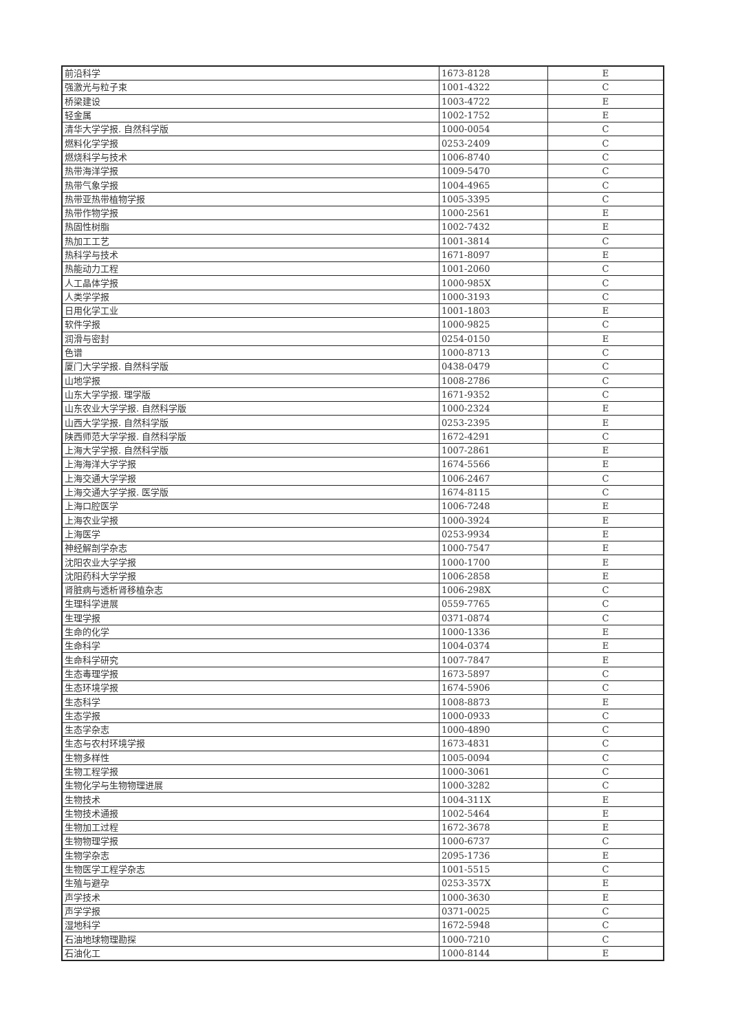| 前沿科学 | 1673-8128 | E |
| 强激光与粒子束 | 1001-4322 | C |
| 桥梁建设 | 1003-4722 | E |
| 轻金属 | 1002-1752 | E |
| 清华大学学报. 自然科学版 | 1000-0054 | C |
| 燃料化学学报 | 0253-2409 | C |
| 燃烧科学与技术 | 1006-8740 | C |
| 热带海洋学报 | 1009-5470 | C |
| 热带气象学报 | 1004-4965 | C |
| 热带亚热带植物学报 | 1005-3395 | C |
| 热带作物学报 | 1000-2561 | E |
| 热固性树脂 | 1002-7432 | E |
| 热加工工艺 | 1001-3814 | C |
| 热科学与技术 | 1671-8097 | E |
| 热能动力工程 | 1001-2060 | C |
| 人工晶体学报 | 1000-985X | C |
| 人类学学报 | 1000-3193 | C |
| 日用化学工业 | 1001-1803 | E |
| 软件学报 | 1000-9825 | C |
| 润滑与密封 | 0254-0150 | E |
| 色谱 | 1000-8713 | C |
| 厦门大学学报. 自然科学版 | 0438-0479 | C |
| 山地学报 | 1008-2786 | C |
| 山东大学学报. 理学版 | 1671-9352 | C |
| 山东农业大学学报. 自然科学版 | 1000-2324 | E |
| 山西大学学报. 自然科学版 | 0253-2395 | E |
| 陕西师范大学学报. 自然科学版 | 1672-4291 | C |
| 上海大学学报. 自然科学版 | 1007-2861 | E |
| 上海海洋大学学报 | 1674-5566 | E |
| 上海交通大学学报 | 1006-2467 | C |
| 上海交通大学学报. 医学版 | 1674-8115 | C |
| 上海口腔医学 | 1006-7248 | E |
| 上海农业学报 | 1000-3924 | E |
| 上海医学 | 0253-9934 | E |
| 神经解剖学杂志 | 1000-7547 | E |
| 沈阳农业大学学报 | 1000-1700 | E |
| 沈阳药科大学学报 | 1006-2858 | E |
| 肾脏病与透析肾移植杂志 | 1006-298X | C |
| 生理科学进展 | 0559-7765 | C |
| 生理学报 | 0371-0874 | C |
| 生命的化学 | 1000-1336 | E |
| 生命科学 | 1004-0374 | E |
| 生命科学研究 | 1007-7847 | E |
| 生态毒理学报 | 1673-5897 | C |
| 生态环境学报 | 1674-5906 | C |
| 生态科学 | 1008-8873 | E |
| 生态学报 | 1000-0933 | C |
| 生态学杂志 | 1000-4890 | C |
| 生态与农村环境学报 | 1673-4831 | C |
| 生物多样性 | 1005-0094 | C |
| 生物工程学报 | 1000-3061 | C |
| 生物化学与生物物理进展 | 1000-3282 | C |
| 生物技术 | 1004-311X | E |
| 生物技术通报 | 1002-5464 | E |
| 生物加工过程 | 1672-3678 | E |
| 生物物理学报 | 1000-6737 | C |
| 生物学杂志 | 2095-1736 | E |
| 生物医学工程学杂志 | 1001-5515 | C |
| 生殖与避孕 | 0253-357X | E |
| 声学技术 | 1000-3630 | E |
| 声学学报 | 0371-0025 | C |
| 湿地科学 | 1672-5948 | C |
| 石油地球物理勘探 | 1000-7210 | C |
| 石油化工 | 1000-8144 | E |